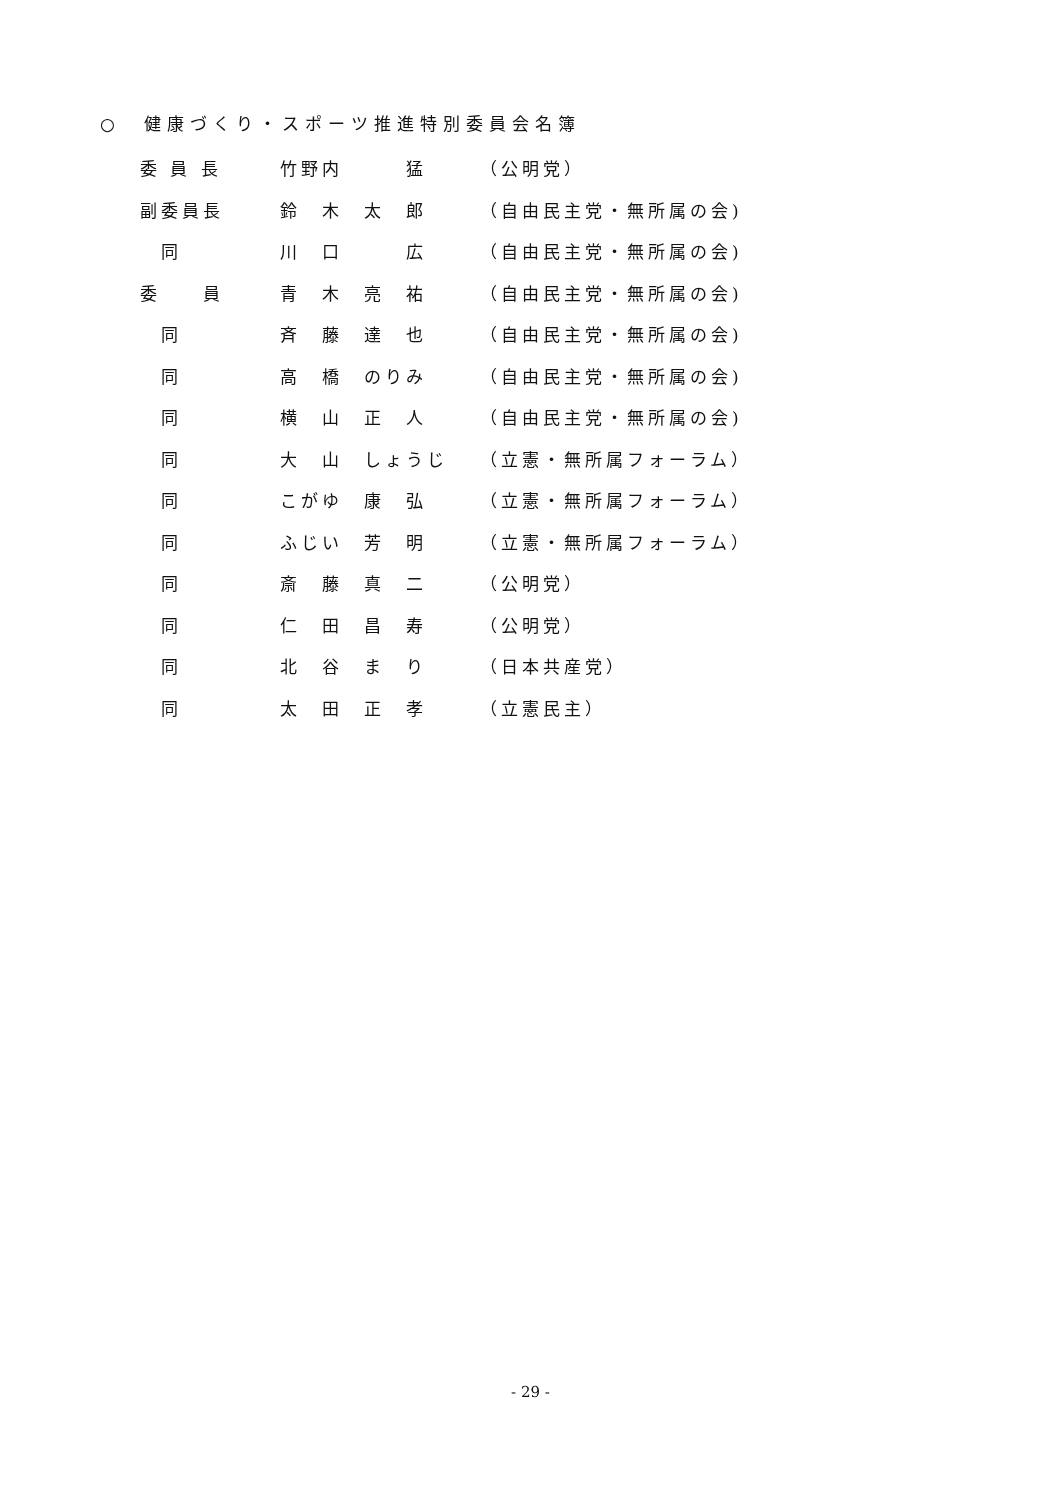○　健康づくり・スポーツ推進特別委員会名簿
| 委 員 長 | 竹野内 猛 | （公明党） |
| 副委員長 | 鈴 木 太 郎 | （自由民主党・無所属の会) |
| 同 | 川 口 広 | （自由民主党・無所属の会) |
| 委 員 | 青 木 亮 祐 | （自由民主党・無所属の会) |
| 同 | 斉 藤 達 也 | （自由民主党・無所属の会) |
| 同 | 高 橋 のりみ | （自由民主党・無所属の会) |
| 同 | 横 山 正 人 | （自由民主党・無所属の会) |
| 同 | 大 山 しょうじ | （立憲・無所属フォーラム） |
| 同 | こがゆ 康 弘 | （立憲・無所属フォーラム） |
| 同 | ふじい 芳 明 | （立憲・無所属フォーラム） |
| 同 | 斎 藤 真 二 | （公明党） |
| 同 | 仁 田 昌 寿 | （公明党） |
| 同 | 北 谷 ま り | （日本共産党） |
| 同 | 太 田 正 孝 | （立憲民主） |
- 29 -